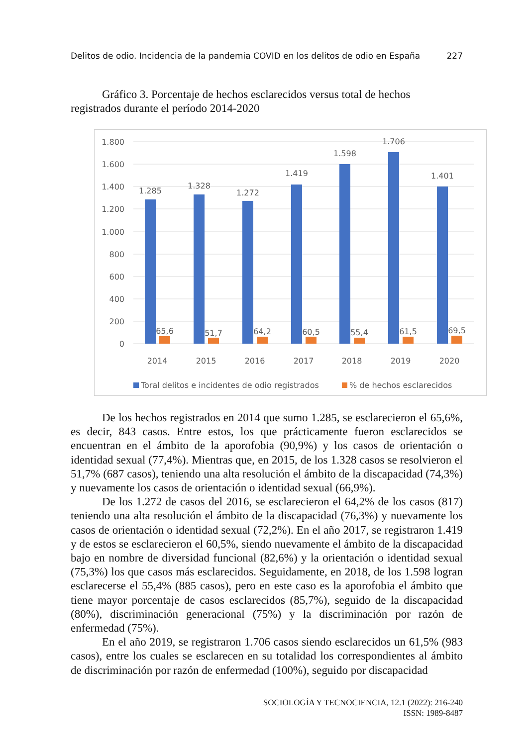Delitos de odio. Incidencia de la pandemia COVID en los delitos de odio en España 227
Gráfico 3. Porcentaje de hechos esclarecidos versus total de hechos registrados durante el período 2014-2020
1.800
1.600
1.400
1.200
1.000
800
600
400
200
0
1.285
1.328
1.272
1.419
1.598
1.706
1.401
65,6
51,7
64,2
60,5
55,4
61,5
69,5
2014
2015
2016
2017
2018
2019
2020
Toral delitos e incidentes de odio registrados
% de hechos esclarecidos
De los hechos registrados en 2014 que sumo 1.285, se esclarecieron el 65,6%, es decir, 843 casos. Entre estos, los que prácticamente fueron esclarecidos se encuentran en el ámbito de la aporofobia (90,9%) y los casos de orientación o identidad sexual (77,4%). Mientras que, en 2015, de los 1.328 casos se resolvieron el 51,7% (687 casos), teniendo una alta resolución el ámbito de la discapacidad (74,3%) y nuevamente los casos de orientación o identidad sexual (66,9%).
De los 1.272 de casos del 2016, se esclarecieron el 64,2% de los casos (817) teniendo una alta resolución el ámbito de la discapacidad (76,3%) y nuevamente los casos de orientación o identidad sexual (72,2%). En el año 2017, se registraron 1.419 y de estos se esclarecieron el 60,5%, siendo nuevamente el ámbito de la discapacidad bajo en nombre de diversidad funcional (82,6%) y la orientación o identidad sexual (75,3%) los que casos más esclarecidos. Seguidamente, en 2018, de los 1.598 logran esclarecerse el 55,4% (885 casos), pero en este caso es la aporofobia el ámbito que tiene mayor porcentaje de casos esclarecidos (85,7%), seguido de la discapacidad (80%), discriminación generacional (75%) y la discriminación por razón de enfermedad (75%).
En el año 2019, se registraron 1.706 casos siendo esclarecidos un 61,5% (983 casos), entre los cuales se esclarecen en su totalidad los correspondientes al ámbito de discriminación por razón de enfermedad (100%), seguido por discapacidad
SOCIOLOGÍA Y TECNOCIENCIA, 12.1 (2022): 216-240
ISSN: 1989-8487